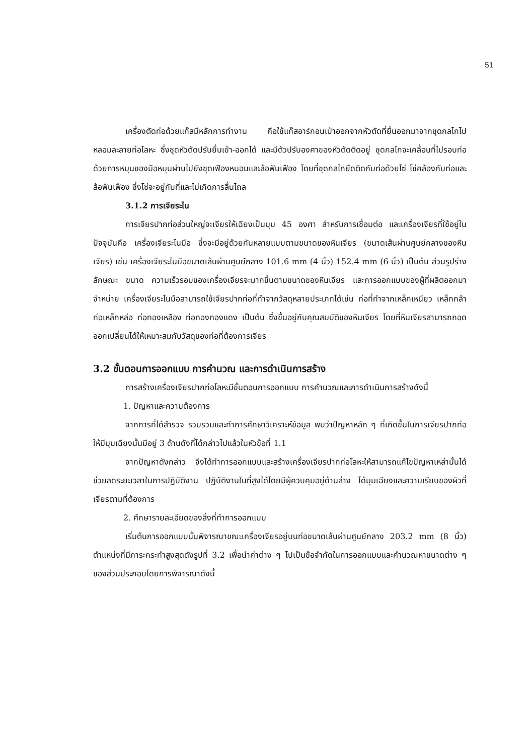51
เครื่องตัดท่อด้วยแก๊สมีหลักการทำงาน คือใช้แก๊สอาร์กอนเป่าออกจากหัวตัดที่ยื่นออกมาจากชุดกลไกไปหลอมละลายท่อโลหะ ซึ่งชุดหัวตัดปรับยื่นเข้า-ออกได้ และมีตัวปรับองศาของหัวตัดติดอยู่ ชุดกลไกจะเคลื่อนที่ไปรอบท่อด้วยการหมุนของมือหมุนผ่านไปยังชุดเฟืองหนอนและล้อฟันเฟือง โดยที่ชุดกลไกยึดติดกับท่อด้วยโซ่ โซ่คล้องกับท่อและล้อฟันเฟือง ซึ่งโซ่จะอยู่กับที่และไม่เกิดการลื่นไถล
3.1.2 การเจียระไน
การเจียรปากท่อส่วนใหญ่จะเจียรให้เฉียงเป็นมุม 45 องศา สำหรับการเชื่อมต่อ และเครื่องเจียรที่ใช้อยู่ในปัจจุบันคือ เครื่องเจียระไนมือ ซึ่งจะมีอยู่ด้วยกันหลายแบบตามขนาดของหินเจียร (ขนาดเส้นผ่านศูนย์กลางของหินเจียร) เช่น เครื่องเจียระไนมือขนาดเส้นผ่านศูนย์กลาง 101.6 mm (4 นิ้ว) 152.4 mm (6 นิ้ว) เป็นต้น ส่วนรูปร่างลักษณะ ขนาด ความเร็วรอบของเครื่องเจียรจะมากขึ้นตามขนาดของหินเจียร และการออกแบบของผู้ที่ผลิตออกมาจำหน่าย เครื่องเจียระไนมือสามารถใช้เจียรปากท่อที่ทำจากวัสดุหลายประเภทได้เช่น ท่อที่ทำจากเหล็กเหนียว เหล็กกล้า ท่อเหล็กหล่อ ท่อทองเหลือง ท่อทองทองแดง เป็นต้น ซึ่งขึ้นอยู่กับคุณสมบัติของหินเจียร โดยที่หินเจียรสามารถถอดออกเปลี่ยนได้ให้เหมาะสมกับวัสดุของท่อที่ต้องการเจียร
3.2 ขั้นตอนการออกแบบ การคำนวณ และการดำเนินการสร้าง
การสร้างเครื่องเจียรปากท่อโลหะมีขั้นตอนการออกแบบ การคำนวณและการดำเนินการสร้างดังนี้
1. ปัญหาและความต้องการ
จากการที่ได้สำรวจ รวบรวมและทำการศึกษาวิเคราะห์ข้อมูล พบว่าปัญหาหลัก ๆ ที่เกิดขึ้นในการเจียรปากท่อให้มีมุมเฉียงนั้นมีอยู่ 3 ด้านดังที่ได้กล่าวไปแล้วในหัวข้อที่ 1.1
จากปัญหาดังกล่าว จึงได้ทำการออกแบบและสร้างเครื่องเจียรปากท่อโลหะให้สามารถแก้ไขปัญหาเหล่านั้นได้ ช่วยลดระยะเวลาในการปฏิบัติงาน ปฏิบัติงานในที่สูงได้โดยมีผู้ควบคุมอยู่ด้านล่าง ได้มุมเฉียงและความเรียบของผิวที่เจียรตามที่ต้องการ
2. ศึกษารายละเอียดของสิ่งที่ทำการออกแบบ
เริ่มต้นการออกแบบนั้นพิจารณาขณะเครื่องเจียรอยู่บนท่อขนาดเส้นผ่านศูนย์กลาง 203.2 mm (8 นิ้ว) ตำแหน่งที่มีภาระกระทำสูงสุดดังรูปที่ 3.2 เพื่อนำค่าต่าง ๆ ไปเป็นข้อจำกัดในการออกแบบและคำนวณหาขนาดต่าง ๆ ของส่วนประกอบโดยการพิจารณาดังนี้